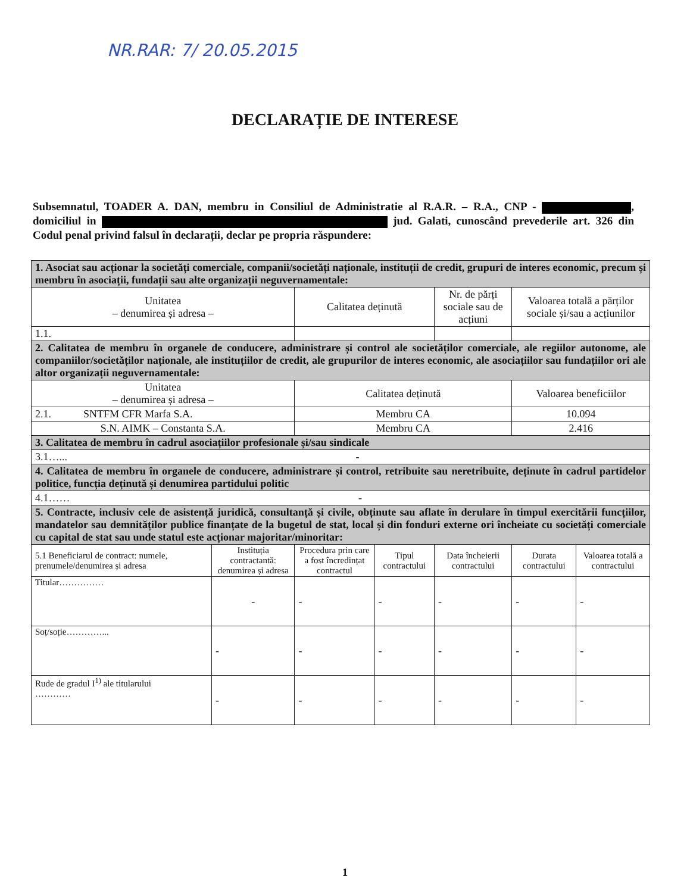NR.RAR: 7/ 20.05.2015
DECLARAȚIE DE INTERESE
Subsemnatul, TOADER A. DAN, membru in Consiliul de Administratie al R.A.R. – R.A., CNP - , domiciliul in jud. Galati, cunoscând prevederile art. 326 din Codul penal privind falsul în declarații, declar pe propria răspundere:
| 1. Asociat sau acționar la societăți comerciale, companii/societăți naționale, instituții de credit, grupuri de interes economic, precum și membru în asociații, fundații sau alte organizații neguvernamentale: | | | | | | |
| Unitatea – denumirea și adresa – | | Calitatea deținută | | Nr. de părți sociale sau de acțiuni | Valoarea totală a părților sociale și/sau a acțiunilor | |
| 1.1. | | | | | | |
| 2. Calitatea de membru în organele de conducere, administrare și control ale societăților comerciale, ale regiilor autonome, ale companiilor/societăților naționale, ale instituțiilor de credit, ale grupurilor de interes economic, ale asociațiilor sau fundațiilor ori ale altor organizații neguvernamentale: | | | | | | |
| Unitatea – denumirea și adresa – | | Calitatea deținută | | | Valoarea beneficiilor | |
| 2.1. SNTFM CFR Marfa S.A. | | Membru CA | | | 10.094 | |
| S.N. AIMK – Constanta S.A. | | Membru CA | | | 2.416 | |
| 3. Calitatea de membru în cadrul asociațiilor profesionale și/sau sindicale | | | | | | |
| 3.1…... - | | | | | | |
| 4. Calitatea de membru în organele de conducere, administrare și control, retribuite sau neretribuite, deținute în cadrul partidelor politice, funcția deținută și denumirea partidului politic | | | | | | |
| 4.1…… - | | | | | | |
| 5. Contracte, inclusiv cele de asistență juridică, consultanță și civile, obținute sau aflate în derulare în timpul exercitării funcțiilor, mandatelor sau demnităților publice finanțate de la bugetul de stat, local și din fonduri externe ori încheiate cu societăți comerciale cu capital de stat sau unde statul este acționar majoritar/minoritar: | | | | | | |
| 5.1 Beneficiarul de contract: numele, prenumele/denumirea și adresa | Instituția contractantă: denumirea și adresa | Procedura prin care a fost încredințat contractul | Tipul contractului | Data încheierii contractului | Durata contractului | Valoarea totală a contractului |
| Titular…………… | - | - | - | - | - | - |
| Soț/soție…………... | - | - | - | - | - | - |
| Rude de gradul I<sup>1)</sup> ale titularului ………… | - | - | - | - | - | - |
1